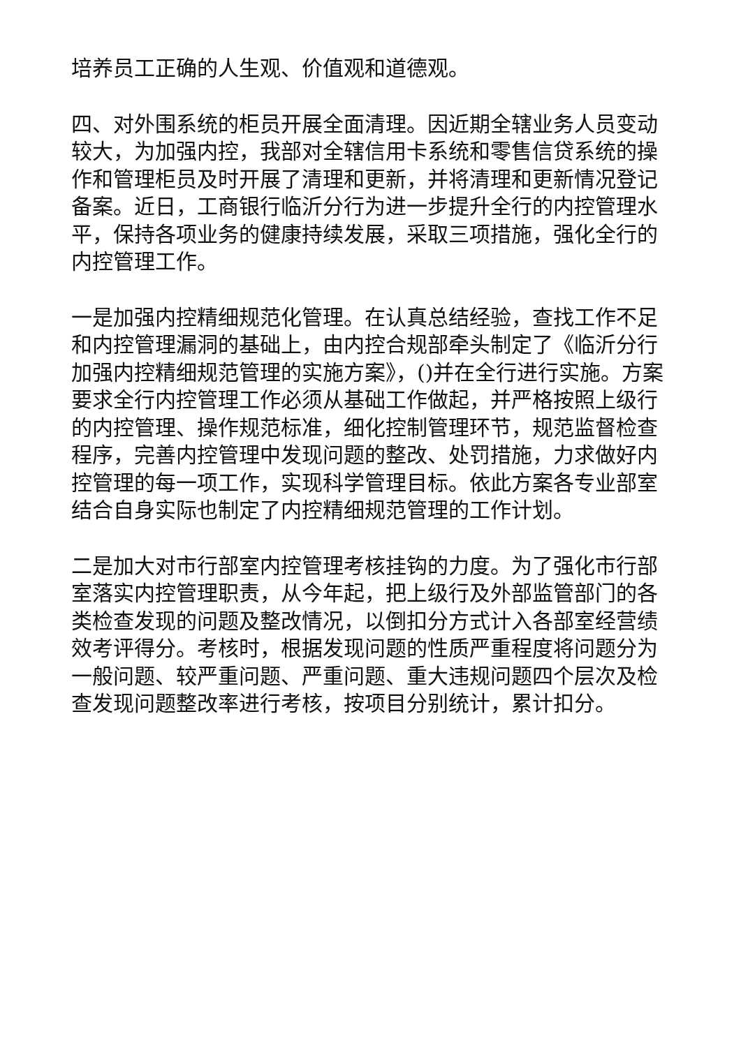培养员工正确的人生观、价值观和道德观。
四、对外围系统的柜员开展全面清理。因近期全辖业务人员变动较大，为加强内控，我部对全辖信用卡系统和零售信贷系统的操作和管理柜员及时开展了清理和更新，并将清理和更新情况登记备案。近日，工商银行临沂分行为进一步提升全行的内控管理水平，保持各项业务的健康持续发展，采取三项措施，强化全行的内控管理工作。
一是加强内控精细规范化管理。在认真总结经验，查找工作不足和内控管理漏洞的基础上，由内控合规部牵头制定了《临沂分行加强内控精细规范管理的实施方案》，()并在全行进行实施。方案要求全行内控管理工作必须从基础工作做起，并严格按照上级行的内控管理、操作规范标准，细化控制管理环节，规范监督检查程序，完善内控管理中发现问题的整改、处罚措施，力求做好内控管理的每一项工作，实现科学管理目标。依此方案各专业部室结合自身实际也制定了内控精细规范管理的工作计划。
二是加大对市行部室内控管理考核挂钩的力度。为了强化市行部室落实内控管理职责，从今年起，把上级行及外部监管部门的各类检查发现的问题及整改情况，以倒扣分方式计入各部室经营绩效考评得分。考核时，根据发现问题的性质严重程度将问题分为一般问题、较严重问题、严重问题、重大违规问题四个层次及检查发现问题整改率进行考核，按项目分别统计，累计扣分。